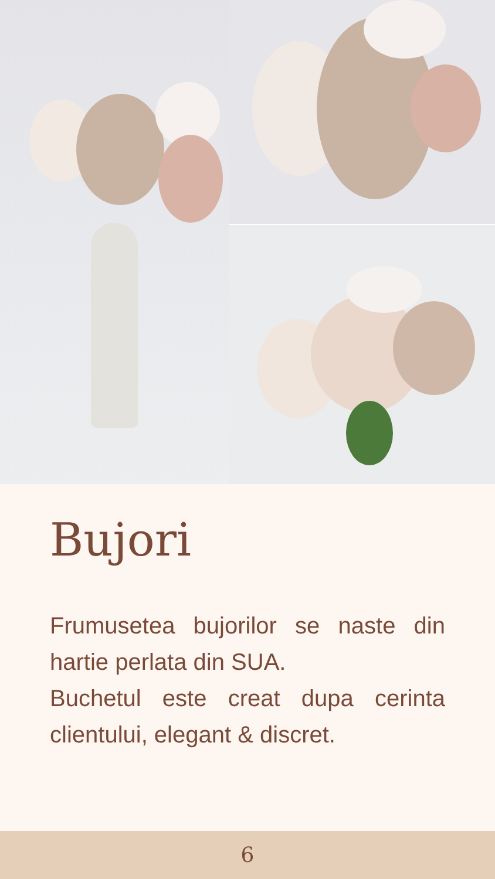Bujori
Frumusetea bujorilor se naste din hartie perlata din SUA.
Buchetul este creat dupa cerinta clientului, elegant & discret.
6